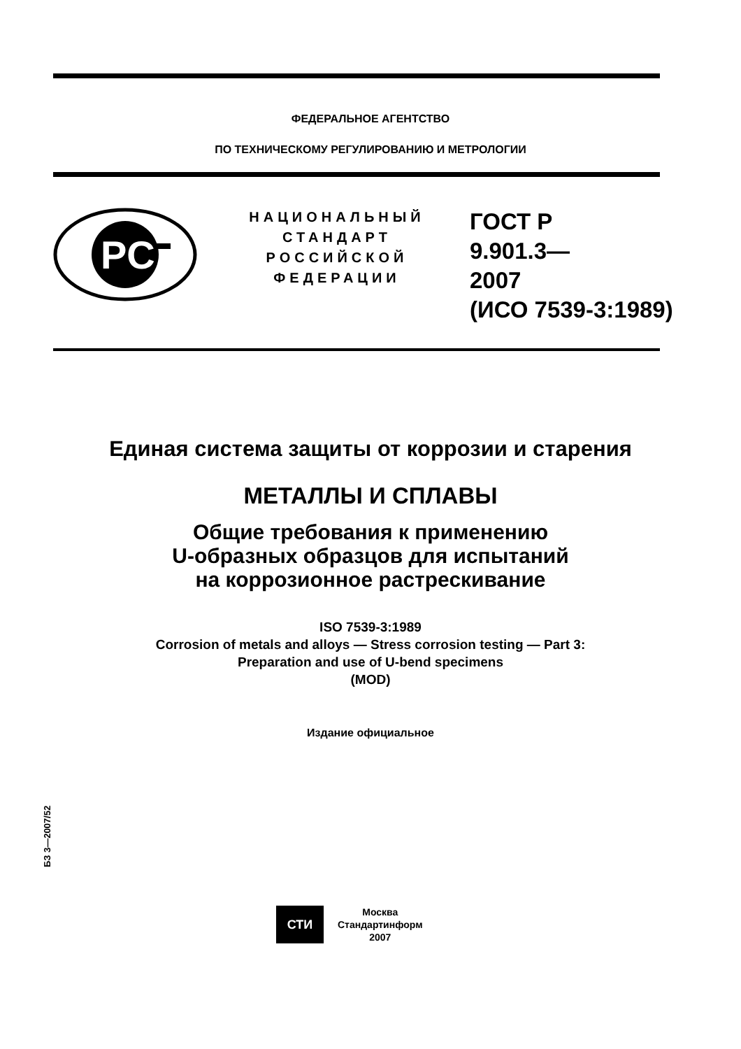ФЕДЕРАЛЬНОЕ АГЕНТСТВО
ПО ТЕХНИЧЕСКОМУ РЕГУЛИРОВАНИЮ И МЕТРОЛОГИИ
PC
НАЦИОНАЛЬНЫЙ
СТАНДАРТ
РОССИЙСКОЙ
ФЕДЕРАЦИИ
ГОСТ Р
9.901.3—
2007
(ИСО 7539-3:1989)
Единая система защиты от коррозии и старения
МЕТАЛЛЫ И СПЛАВЫ
Общие требования к применению
U-образных образцов для испытаний
на коррозионное растрескивание
ISO 7539-3:1989
Corrosion of metals and alloys — Stress corrosion testing — Part 3:
Preparation and use of U-bend specimens
(MOD)
Издание официальное
БЗ 3—2007/52
СТИ
Москва
Стандартинформ
2007